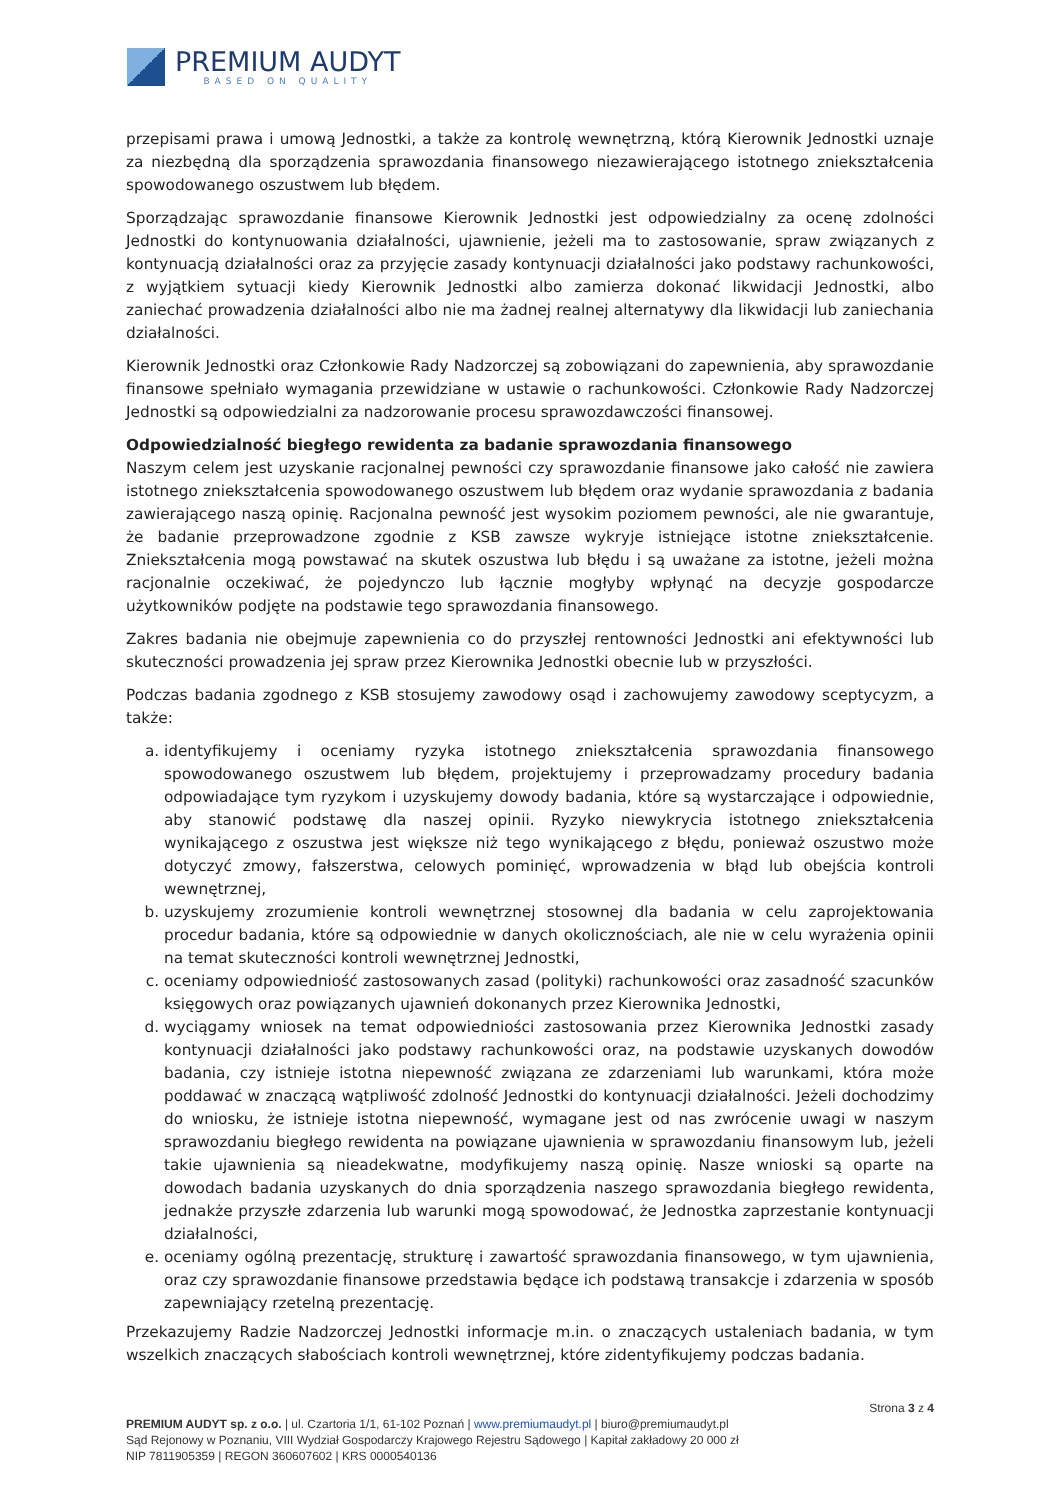PREMIUM AUDYT
BASED ON QUALITY
przepisami prawa i umową Jednostki, a także za kontrolę wewnętrzną, którą Kierownik Jednostki uznaje za niezbędną dla sporządzenia sprawozdania finansowego niezawierającego istotnego zniekształcenia spowodowanego oszustwem lub błędem.
Sporządzając sprawozdanie finansowe Kierownik Jednostki jest odpowiedzialny za ocenę zdolności Jednostki do kontynuowania działalności, ujawnienie, jeżeli ma to zastosowanie, spraw związanych z kontynuacją działalności oraz za przyjęcie zasady kontynuacji działalności jako podstawy rachunkowości, z wyjątkiem sytuacji kiedy Kierownik Jednostki albo zamierza dokonać likwidacji Jednostki, albo zaniechać prowadzenia działalności albo nie ma żadnej realnej alternatywy dla likwidacji lub zaniechania działalności.
Kierownik Jednostki oraz Członkowie Rady Nadzorczej są zobowiązani do zapewnienia, aby sprawozdanie finansowe spełniało wymagania przewidziane w ustawie o rachunkowości. Członkowie Rady Nadzorczej Jednostki są odpowiedzialni za nadzorowanie procesu sprawozdawczości finansowej.
Odpowiedzialność biegłego rewidenta za badanie sprawozdania finansowego
Naszym celem jest uzyskanie racjonalnej pewności czy sprawozdanie finansowe jako całość nie zawiera istotnego zniekształcenia spowodowanego oszustwem lub błędem oraz wydanie sprawozdania z badania zawierającego naszą opinię. Racjonalna pewność jest wysokim poziomem pewności, ale nie gwarantuje, że badanie przeprowadzone zgodnie z KSB zawsze wykryje istniejące istotne zniekształcenie. Zniekształcenia mogą powstawać na skutek oszustwa lub błędu i są uważane za istotne, jeżeli można racjonalnie oczekiwać, że pojedynczo lub łącznie mogłyby wpłynąć na decyzje gospodarcze użytkowników podjęte na podstawie tego sprawozdania finansowego.
Zakres badania nie obejmuje zapewnienia co do przyszłej rentowności Jednostki ani efektywności lub skuteczności prowadzenia jej spraw przez Kierownika Jednostki obecnie lub w przyszłości.
Podczas badania zgodnego z KSB stosujemy zawodowy osąd i zachowujemy zawodowy sceptycyzm, a także:
a. identyfikujemy i oceniamy ryzyka istotnego zniekształcenia sprawozdania finansowego spowodowanego oszustwem lub błędem, projektujemy i przeprowadzamy procedury badania odpowiadające tym ryzykom i uzyskujemy dowody badania, które są wystarczające i odpowiednie, aby stanowić podstawę dla naszej opinii. Ryzyko niewykrycia istotnego zniekształcenia wynikającego z oszustwa jest większe niż tego wynikającego z błędu, ponieważ oszustwo może dotyczyć zmowy, fałszerstwa, celowych pominięć, wprowadzenia w błąd lub obejścia kontroli wewnętrznej,
b. uzyskujemy zrozumienie kontroli wewnętrznej stosownej dla badania w celu zaprojektowania procedur badania, które są odpowiednie w danych okolicznościach, ale nie w celu wyrażenia opinii na temat skuteczności kontroli wewnętrznej Jednostki,
c. oceniamy odpowiedniość zastosowanych zasad (polityki) rachunkowości oraz zasadność szacunków księgowych oraz powiązanych ujawnień dokonanych przez Kierownika Jednostki,
d. wyciągamy wniosek na temat odpowiedniości zastosowania przez Kierownika Jednostki zasady kontynuacji działalności jako podstawy rachunkowości oraz, na podstawie uzyskanych dowodów badania, czy istnieje istotna niepewność związana ze zdarzeniami lub warunkami, która może poddawać w znaczącą wątpliwość zdolność Jednostki do kontynuacji działalności. Jeżeli dochodzimy do wniosku, że istnieje istotna niepewność, wymagane jest od nas zwrócenie uwagi w naszym sprawozdaniu biegłego rewidenta na powiązane ujawnienia w sprawozdaniu finansowym lub, jeżeli takie ujawnienia są nieadekwatne, modyfikujemy naszą opinię. Nasze wnioski są oparte na dowodach badania uzyskanych do dnia sporządzenia naszego sprawozdania biegłego rewidenta, jednakże przyszłe zdarzenia lub warunki mogą spowodować, że Jednostka zaprzestanie kontynuacji działalności,
e. oceniamy ogólną prezentację, strukturę i zawartość sprawozdania finansowego, w tym ujawnienia, oraz czy sprawozdanie finansowe przedstawia będące ich podstawą transakcje i zdarzenia w sposób zapewniający rzetelną prezentację.
Przekazujemy Radzie Nadzorczej Jednostki informacje m.in. o znaczących ustaleniach badania, w tym wszelkich znaczących słabościach kontroli wewnętrznej, które zidentyfikujemy podczas badania.
Strona 3 z 4
PREMIUM AUDYT sp. z o.o. | ul. Czartoria 1/1, 61-102 Poznań | www.premiumaudyt.pl | biuro@premiumaudyt.pl
Sąd Rejonowy w Poznaniu, VIII Wydział Gospodarczy Krajowego Rejestru Sądowego | Kapitał zakładowy 20 000 zł
NIP 7811905359 | REGON 360607602 | KRS 0000540136